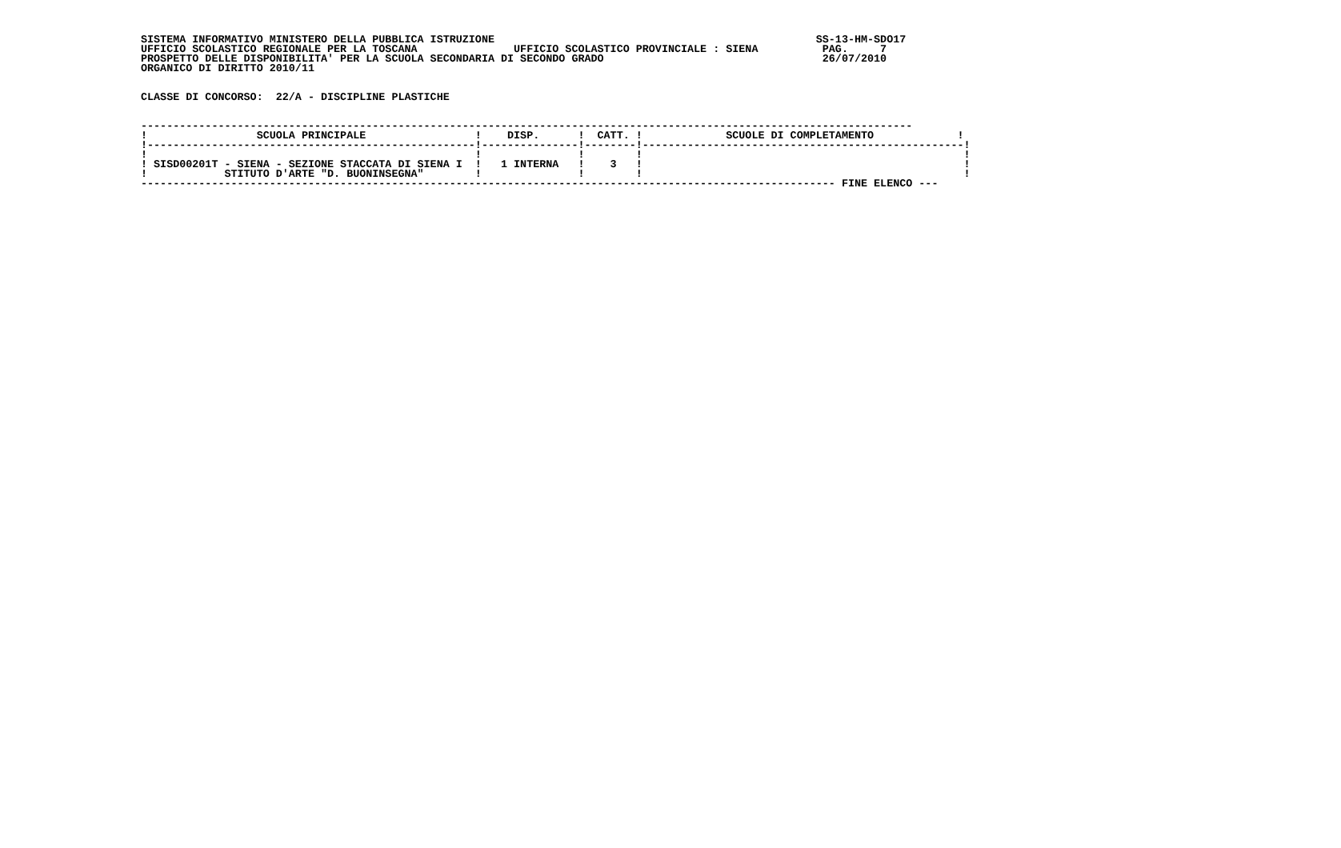SISTEMA INFORMATIVO MINISTERO DELLA PUBBLICA ISTRUZIONE                                                  SS-13-HM-SDO17
UFFICIO SCOLASTICO REGIONALE PER LA TOSCANA               UFFICIO SCOLASTICO PROVINCIALE : SIENA          PAG.     7
PROSPETTO DELLE DISPONIBILITA' PER LA SCUOLA SECONDARIA DI SECONDO GRADO                                  26/07/2010
ORGANICO DI DIRITTO 2010/11


CLASSE DI CONCORSO:  22/A - DISCIPLINE PLASTICHE


------------------------------------------------------------------------------------------------------------------------
!                 SCUOLA PRINCIPALE                 !    DISP.      !  CATT. !             SCUOLE DI COMPLETAMENTO             !
!---------------------------------------------------!---------------!--------!--------------------------------------------------!
!                                                   !               !        !                                                  !
! SISD00201T - SIENA - SEZIONE STACCATA DI SIENA I  !   1 INTERNA   !    3   !                                                  !
!            STITUTO D'ARTE "D. BUONINSEGNA"        !               !        !                                                  !
------------------------------------------------------------------------------------------------------------ FINE ELENCO ---